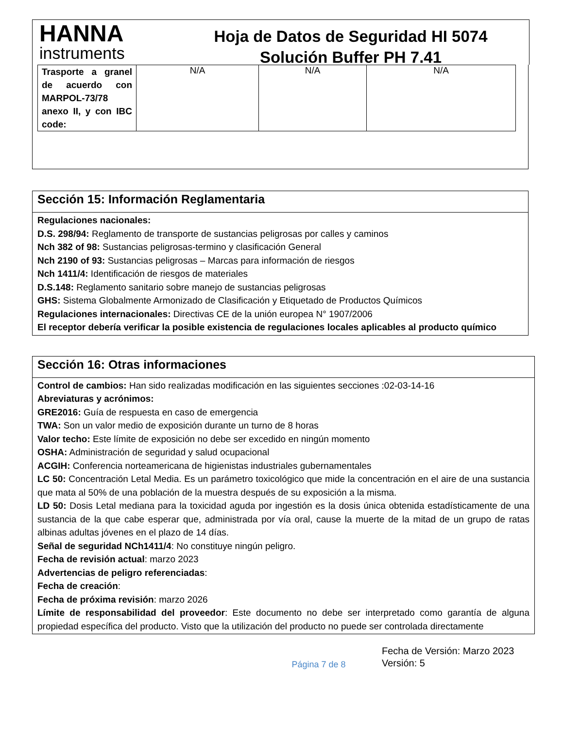HANNA
instruments
Hoja de Datos de Seguridad HI 5074
Solución Buffer PH 7.41
| Trasporte a granel de acuerdo con MARPOL-73/78 anexo II, y con IBC code: | N/A | N/A | N/A |
Sección 15: Información Reglamentaria
Regulaciones nacionales:
D.S. 298/94: Reglamento de transporte de sustancias peligrosas por calles y caminos
Nch 382 of 98: Sustancias peligrosas-termino y clasificación General
Nch 2190 of 93: Sustancias peligrosas – Marcas para información de riesgos
Nch 1411/4: Identificación de riesgos de materiales
D.S.148: Reglamento sanitario sobre manejo de sustancias peligrosas
GHS: Sistema Globalmente Armonizado de Clasificación y Etiquetado de Productos Químicos
Regulaciones internacionales: Directivas CE de la unión europea N° 1907/2006
El receptor debería verificar la posible existencia de regulaciones locales aplicables al producto químico
Sección 16: Otras informaciones
Control de cambios: Han sido realizadas modificación en las siguientes secciones :02-03-14-16
Abreviaturas y acrónimos:
GRE2016: Guía de respuesta en caso de emergencia
TWA: Son un valor medio de exposición durante un turno de 8 horas
Valor techo: Este límite de exposición no debe ser excedido en ningún momento
OSHA: Administración de seguridad y salud ocupacional
ACGIH: Conferencia norteamericana de higienistas industriales gubernamentales
LC 50: Concentración Letal Media. Es un parámetro toxicológico que mide la concentración en el aire de una sustancia que mata al 50% de una población de la muestra después de su exposición a la misma.
LD 50: Dosis Letal mediana para la toxicidad aguda por ingestión es la dosis única obtenida estadísticamente de una sustancia de la que cabe esperar que, administrada por vía oral, cause la muerte de la mitad de un grupo de ratas albinas adultas jóvenes en el plazo de 14 días.
Señal de seguridad NCh1411/4: No constituye ningún peligro.
Fecha de revisión actual: marzo 2023
Advertencias de peligro referenciadas:
Fecha de creación:
Fecha de próxima revisión: marzo 2026
Límite de responsabilidad del proveedor: Este documento no debe ser interpretado como garantía de alguna propiedad específica del producto. Visto que la utilización del producto no puede ser controlada directamente
Página 7 de 8
Fecha de Versión: Marzo 2023
Versión: 5